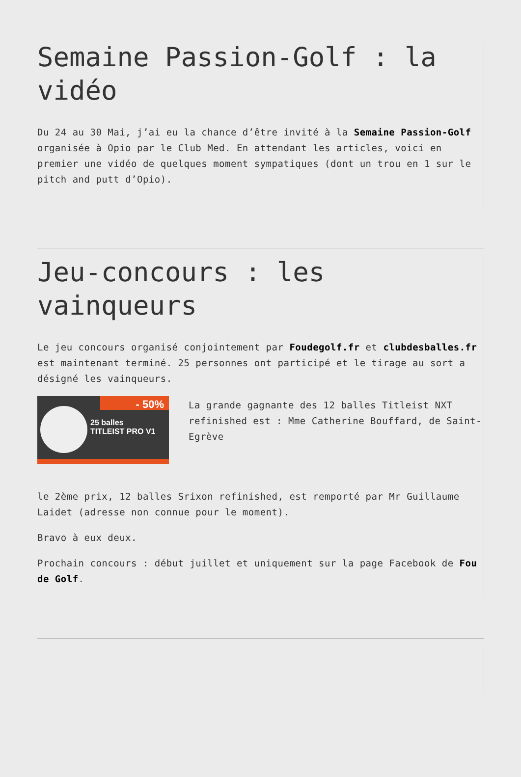Semaine Passion-Golf : la vidéo
Du 24 au 30 Mai, j’ai eu la chance d’être invité à la Semaine Passion-Golf organisée à Opio par le Club Med. En attendant les articles, voici en premier une vidéo de quelques moment sympatiques (dont un trou en 1 sur le pitch and putt d’Opio).
Jeu-concours : les vainqueurs
Le jeu concours organisé conjointement par Foudegolf.fr et clubdesballes.fr est maintenant terminé. 25 personnes ont participé et le tirage au sort a désigné les vainqueurs.
- 50%
25 balles
TITLEIST PRO V1
La grande gagnante des 12 balles Titleist NXT refinished est : Mme Catherine Bouffard, de Saint-Egrève
le 2ème prix, 12 balles Srixon refinished, est remporté par Mr Guillaume Laidet (adresse non connue pour le moment).
Bravo à eux deux.
Prochain concours : début juillet et uniquement sur la page Facebook de Fou de Golf.